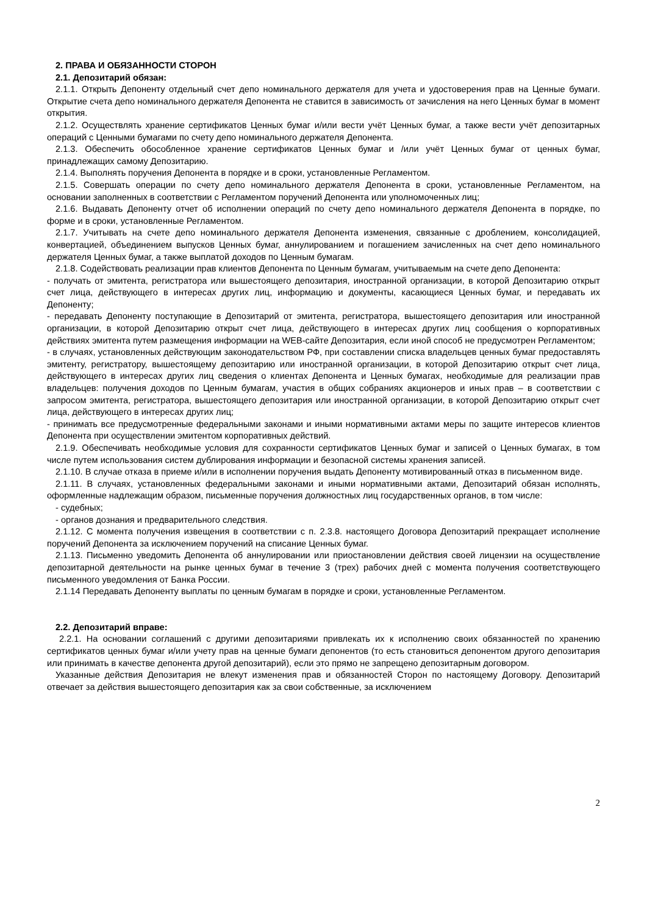2. ПРАВА И ОБЯЗАННОСТИ СТОРОН
2.1. Депозитарий обязан:
2.1.1. Открыть Депоненту отдельный счет депо номинального держателя для учета и удостоверения прав на Ценные бумаги. Открытие счета депо номинального держателя Депонента не ставится в зависимость от зачисления на него Ценных бумаг в момент открытия.
2.1.2. Осуществлять хранение сертификатов Ценных бумаг и/или вести учёт Ценных бумаг, а также вести учёт депозитарных операций с Ценными бумагами по счету депо номинального держателя Депонента.
2.1.3. Обеспечить обособленное хранение сертификатов Ценных бумаг и /или учёт Ценных бумаг от ценных бумаг, принадлежащих самому Депозитарию.
2.1.4. Выполнять поручения Депонента в порядке и в сроки, установленные Регламентом.
2.1.5. Совершать операции по счету депо номинального держателя Депонента в сроки, установленные Регламентом, на основании заполненных в соответствии с Регламентом поручений Депонента или уполномоченных лиц;
2.1.6. Выдавать Депоненту отчет об исполнении операций по счету депо номинального держателя Депонента в порядке, по форме и в сроки, установленные Регламентом.
2.1.7. Учитывать на счете депо номинального держателя Депонента изменения, связанные с дроблением, консолидацией, конвертацией, объединением выпусков Ценных бумаг, аннулированием и погашением зачисленных на счет депо номинального держателя Ценных бумаг, а также выплатой доходов по Ценным бумагам.
2.1.8. Содействовать реализации прав клиентов Депонента по Ценным бумагам, учитываемым на счете депо Депонента:
- получать от эмитента, регистратора или вышестоящего депозитария, иностранной организации, в которой Депозитарию открыт счет лица, действующего в интересах других лиц, информацию и документы, касающиеся Ценных бумаг, и передавать их Депоненту;
- передавать Депоненту поступающие в Депозитарий от эмитента, регистратора, вышестоящего депозитария или иностранной организации, в которой Депозитарию открыт счет лица, действующего в интересах других лиц сообщения о корпоративных действиях эмитента путем размещения информации на WEB-сайте Депозитария, если иной способ не предусмотрен Регламентом;
- в случаях, установленных действующим законодательством РФ, при составлении списка владельцев ценных бумаг предоставлять эмитенту, регистратору, вышестоящему депозитарию или иностранной организации, в которой Депозитарию открыт счет лица, действующего в интересах других лиц сведения о клиентах Депонента и Ценных бумагах, необходимые для реализации прав владельцев: получения доходов по Ценным бумагам, участия в общих собраниях акционеров и иных прав – в соответствии с запросом эмитента, регистратора, вышестоящего депозитария или иностранной организации, в которой Депозитарию открыт счет лица, действующего в интересах других лиц;
- принимать все предусмотренные федеральными законами и иными нормативными актами меры по защите интересов клиентов Депонента при осуществлении эмитентом корпоративных действий.
2.1.9. Обеспечивать необходимые условия для сохранности сертификатов Ценных бумаг и записей о Ценных бумагах, в том числе путем использования систем дублирования информации и безопасной системы хранения записей.
2.1.10. В случае отказа в приеме и/или в исполнении поручения выдать Депоненту мотивированный отказ в письменном виде.
2.1.11. В случаях, установленных федеральными законами и иными нормативными актами, Депозитарий обязан исполнять, оформленные надлежащим образом, письменные поручения должностных лиц государственных органов, в том числе:
- судебных;
- органов дознания и предварительного следствия.
2.1.12. С момента получения извещения в соответствии с п. 2.3.8. настоящего Договора Депозитарий прекращает исполнение поручений Депонента за исключением поручений на списание Ценных бумаг.
2.1.13. Письменно уведомить Депонента об аннулировании или приостановлении действия своей лицензии на осуществление депозитарной деятельности на рынке ценных бумаг в течение 3 (трех) рабочих дней с момента получения соответствующего письменного уведомления от Банка России.
2.1.14 Передавать Депоненту выплаты по ценным бумагам в порядке и сроки, установленные Регламентом.
2.2. Депозитарий вправе:
2.2.1. На основании соглашений с другими депозитариями привлекать их к исполнению своих обязанностей по хранению сертификатов ценных бумаг и/или учету прав на ценные бумаги депонентов (то есть становиться депонентом другого депозитария или принимать в качестве депонента другой депозитарий), если это прямо не запрещено депозитарным договором.
Указанные действия Депозитария не влекут изменения прав и обязанностей Сторон по настоящему Договору. Депозитарий отвечает за действия вышестоящего депозитария как за свои собственные, за исключением
2